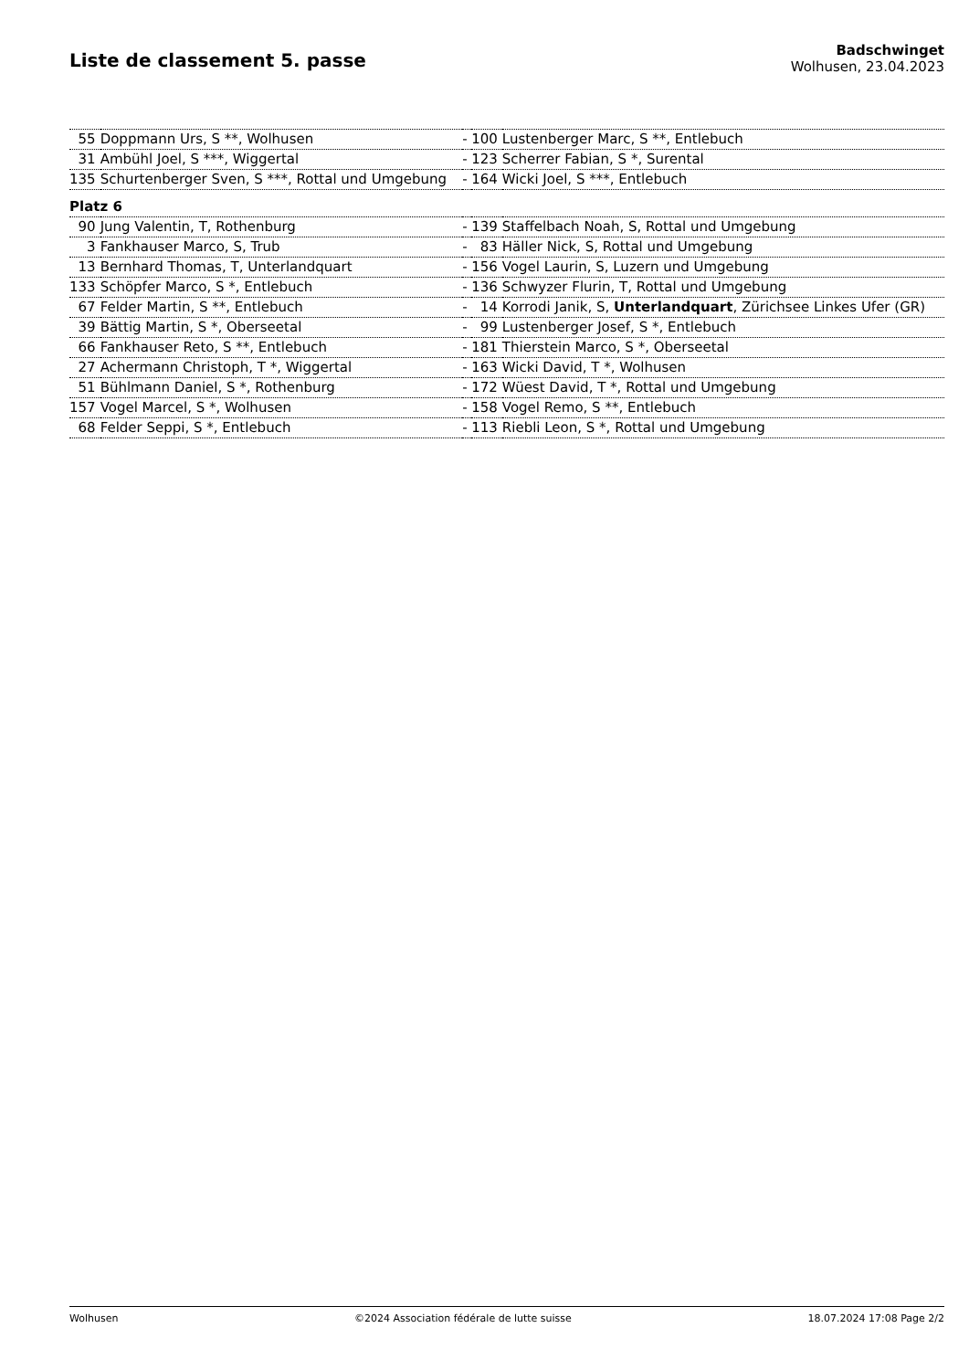Liste de classement 5. passe
Badschwinget
Wolhusen, 23.04.2023
| 55 | Doppmann Urs, S **, Wolhusen | - | 100 | Lustenberger Marc, S **, Entlebuch |
| 31 | Ambühl Joel, S ***, Wiggertal | - | 123 | Scherrer Fabian, S *, Surental |
| 135 | Schurtenberger Sven, S ***, Rottal und Umgebung | - | 164 | Wicki Joel, S ***, Entlebuch |
| Platz 6 | | | | |
| 90 | Jung Valentin, T, Rothenburg | - | 139 | Staffelbach Noah, S, Rottal und Umgebung |
| 3 | Fankhauser Marco, S, Trub | - | 83 | Häller Nick, S, Rottal und Umgebung |
| 13 | Bernhard Thomas, T, Unterlandquart | - | 156 | Vogel Laurin, S, Luzern und Umgebung |
| 133 | Schöpfer Marco, S *, Entlebuch | - | 136 | Schwyzer Flurin, T, Rottal und Umgebung |
| 67 | Felder Martin, S **, Entlebuch | - | 14 | Korrodi Janik, S, Unterlandquart , Zürichsee Linkes Ufer (GR) |
| 39 | Bättig Martin, S *, Oberseetal | - | 99 | Lustenberger Josef, S *, Entlebuch |
| 66 | Fankhauser Reto, S **, Entlebuch | - | 181 | Thierstein Marco, S *, Oberseetal |
| 27 | Achermann Christoph, T *, Wiggertal | - | 163 | Wicki David, T *, Wolhusen |
| 51 | Bühlmann Daniel, S *, Rothenburg | - | 172 | Wüest David, T *, Rottal und Umgebung |
| 157 | Vogel Marcel, S *, Wolhusen | - | 158 | Vogel Remo, S **, Entlebuch |
| 68 | Felder Seppi, S *, Entlebuch | - | 113 | Riebli Leon, S *, Rottal und Umgebung |
Wolhusen ©2024 Association fédérale de lutte suisse 18.07.2024 17:08 Page 2/2